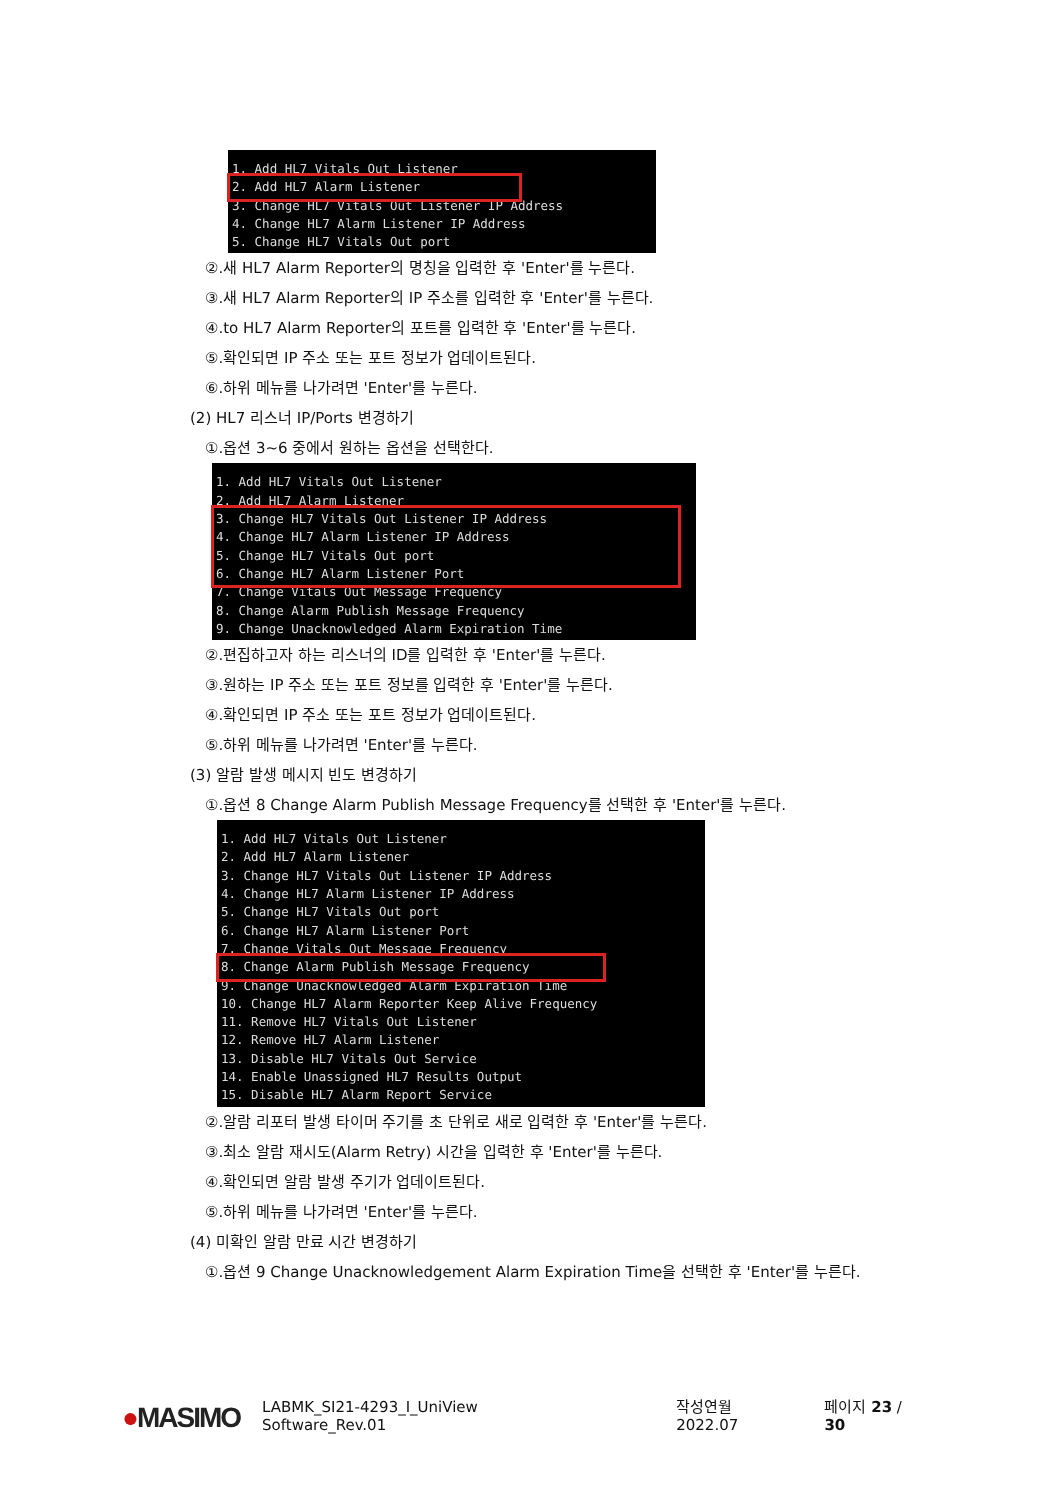1. Add HL7 Vitals Out Listener
2. Add HL7 Alarm Listener
3. Change HL7 Vitals Out Listener IP Address
4. Change HL7 Alarm Listener IP Address
5. Change HL7 Vitals Out port
②.새 HL7 Alarm Reporter의 명칭을 입력한 후 'Enter'를 누른다.
③.새 HL7 Alarm Reporter의 IP 주소를 입력한 후 'Enter'를 누른다.
④.to HL7 Alarm Reporter의 포트를 입력한 후 'Enter'를 누른다.
⑤.확인되면 IP 주소 또는 포트 정보가 업데이트된다.
⑥.하위 메뉴를 나가려면 'Enter'를 누른다.
(2) HL7 리스너 IP/Ports 변경하기
①.옵션 3~6 중에서 원하는 옵션을 선택한다.
1. Add HL7 Vitals Out Listener
2. Add HL7 Alarm Listener
3. Change HL7 Vitals Out Listener IP Address
4. Change HL7 Alarm Listener IP Address
5. Change HL7 Vitals Out port
6. Change HL7 Alarm Listener Port
7. Change Vitals Out Message Frequency
8. Change Alarm Publish Message Frequency
9. Change Unacknowledged Alarm Expiration Time
②.편집하고자 하는 리스너의 ID를 입력한 후 'Enter'를 누른다.
③.원하는 IP 주소 또는 포트 정보를 입력한 후 'Enter'를 누른다.
④.확인되면 IP 주소 또는 포트 정보가 업데이트된다.
⑤.하위 메뉴를 나가려면 'Enter'를 누른다.
(3) 알람 발생 메시지 빈도 변경하기
①.옵션 8 Change Alarm Publish Message Frequency를 선택한 후 'Enter'를 누른다.
1. Add HL7 Vitals Out Listener
2. Add HL7 Alarm Listener
3. Change HL7 Vitals Out Listener IP Address
4. Change HL7 Alarm Listener IP Address
5. Change HL7 Vitals Out port
6. Change HL7 Alarm Listener Port
7. Change Vitals Out Message Frequency
8. Change Alarm Publish Message Frequency
9. Change Unacknowledged Alarm Expiration Time
10. Change HL7 Alarm Reporter Keep Alive Frequency
11. Remove HL7 Vitals Out Listener
12. Remove HL7 Alarm Listener
13. Disable HL7 Vitals Out Service
14. Enable Unassigned HL7 Results Output
15. Disable HL7 Alarm Report Service
②.알람 리포터 발생 타이머 주기를 초 단위로 새로 입력한 후 'Enter'를 누른다.
③.최소 알람 재시도(Alarm Retry) 시간을 입력한 후 'Enter'를 누른다.
④.확인되면 알람 발생 주기가 업데이트된다.
⑤.하위 메뉴를 나가려면 'Enter'를 누른다.
(4) 미확인 알람 만료 시간 변경하기
①.옵션 9 Change Unacknowledgement Alarm Expiration Time을 선택한 후 'Enter'를 누른다.
●MASIMO LABMK_SI21-4293_I_UniView Software_Rev.01 작성연월 2022.07 페이지 23 / 30